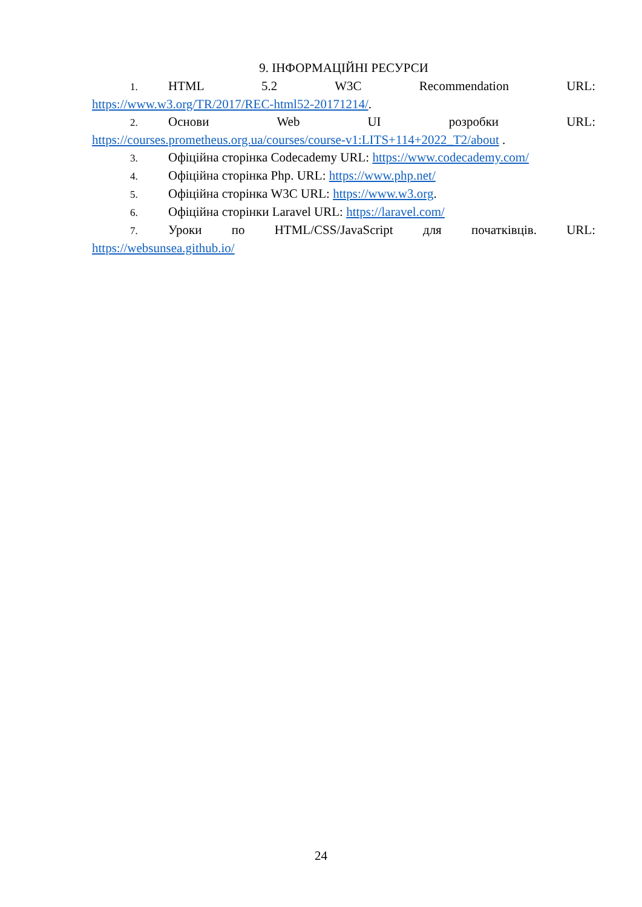9. ІНФОРМАЦІЙНІ РЕСУРСИ
1. HTML 5.2 W3C Recommendation URL:
https://www.w3.org/TR/2017/REC-html52-20171214/.
2. Основи Web UI розробки URL:
https://courses.prometheus.org.ua/courses/course-v1:LITS+114+2022_T2/about .
3. Офіційна сторінка Codecademy URL: https://www.codecademy.com/
4. Офіційна сторінка Php. URL: https://www.php.net/
5. Офіційна сторінка W3C URL: https://www.w3.org.
6. Офіційна сторінки Laravel URL: https://laravel.com/
7. Уроки по HTML/CSS/JavaScript для початківців. URL:
https://websunsea.github.io/
24